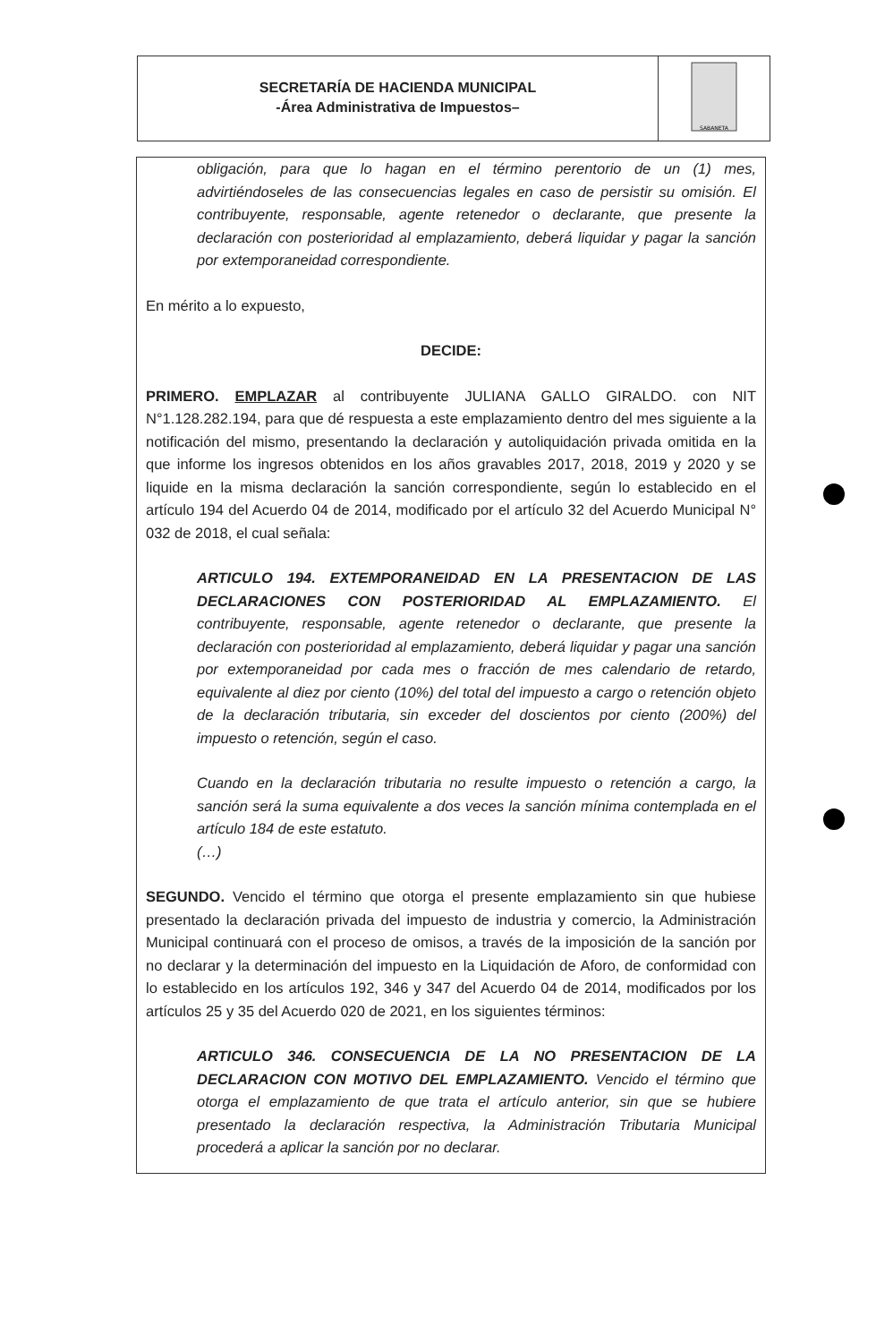SECRETARÍA DE HACIENDA MUNICIPAL
-Área Administrativa de Impuestos–
SABANETA
obligación, para que lo hagan en el término perentorio de un (1) mes, advirtiéndoseles de las consecuencias legales en caso de persistir su omisión. El contribuyente, responsable, agente retenedor o declarante, que presente la declaración con posterioridad al emplazamiento, deberá liquidar y pagar la sanción por extemporaneidad correspondiente.
En mérito a lo expuesto,
DECIDE:
PRIMERO. EMPLAZAR al contribuyente JULIANA GALLO GIRALDO. con NIT N°1.128.282.194, para que dé respuesta a este emplazamiento dentro del mes siguiente a la notificación del mismo, presentando la declaración y autoliquidación privada omitida en la que informe los ingresos obtenidos en los años gravables 2017, 2018, 2019 y 2020 y se liquide en la misma declaración la sanción correspondiente, según lo establecido en el artículo 194 del Acuerdo 04 de 2014, modificado por el artículo 32 del Acuerdo Municipal N° 032 de 2018, el cual señala:
ARTICULO 194. EXTEMPORANEIDAD EN LA PRESENTACION DE LAS DECLARACIONES CON POSTERIORIDAD AL EMPLAZAMIENTO. El contribuyente, responsable, agente retenedor o declarante, que presente la declaración con posterioridad al emplazamiento, deberá liquidar y pagar una sanción por extemporaneidad por cada mes o fracción de mes calendario de retardo, equivalente al diez por ciento (10%) del total del impuesto a cargo o retención objeto de la declaración tributaria, sin exceder del doscientos por ciento (200%) del impuesto o retención, según el caso.
Cuando en la declaración tributaria no resulte impuesto o retención a cargo, la sanción será la suma equivalente a dos veces la sanción mínima contemplada en el artículo 184 de este estatuto.
(…)
SEGUNDO. Vencido el término que otorga el presente emplazamiento sin que hubiese presentado la declaración privada del impuesto de industria y comercio, la Administración Municipal continuará con el proceso de omisos, a través de la imposición de la sanción por no declarar y la determinación del impuesto en la Liquidación de Aforo, de conformidad con lo establecido en los artículos 192, 346 y 347 del Acuerdo 04 de 2014, modificados por los artículos 25 y 35 del Acuerdo 020 de 2021, en los siguientes términos:
ARTICULO 346. CONSECUENCIA DE LA NO PRESENTACION DE LA DECLARACION CON MOTIVO DEL EMPLAZAMIENTO. Vencido el término que otorga el emplazamiento de que trata el artículo anterior, sin que se hubiere presentado la declaración respectiva, la Administración Tributaria Municipal procederá a aplicar la sanción por no declarar.